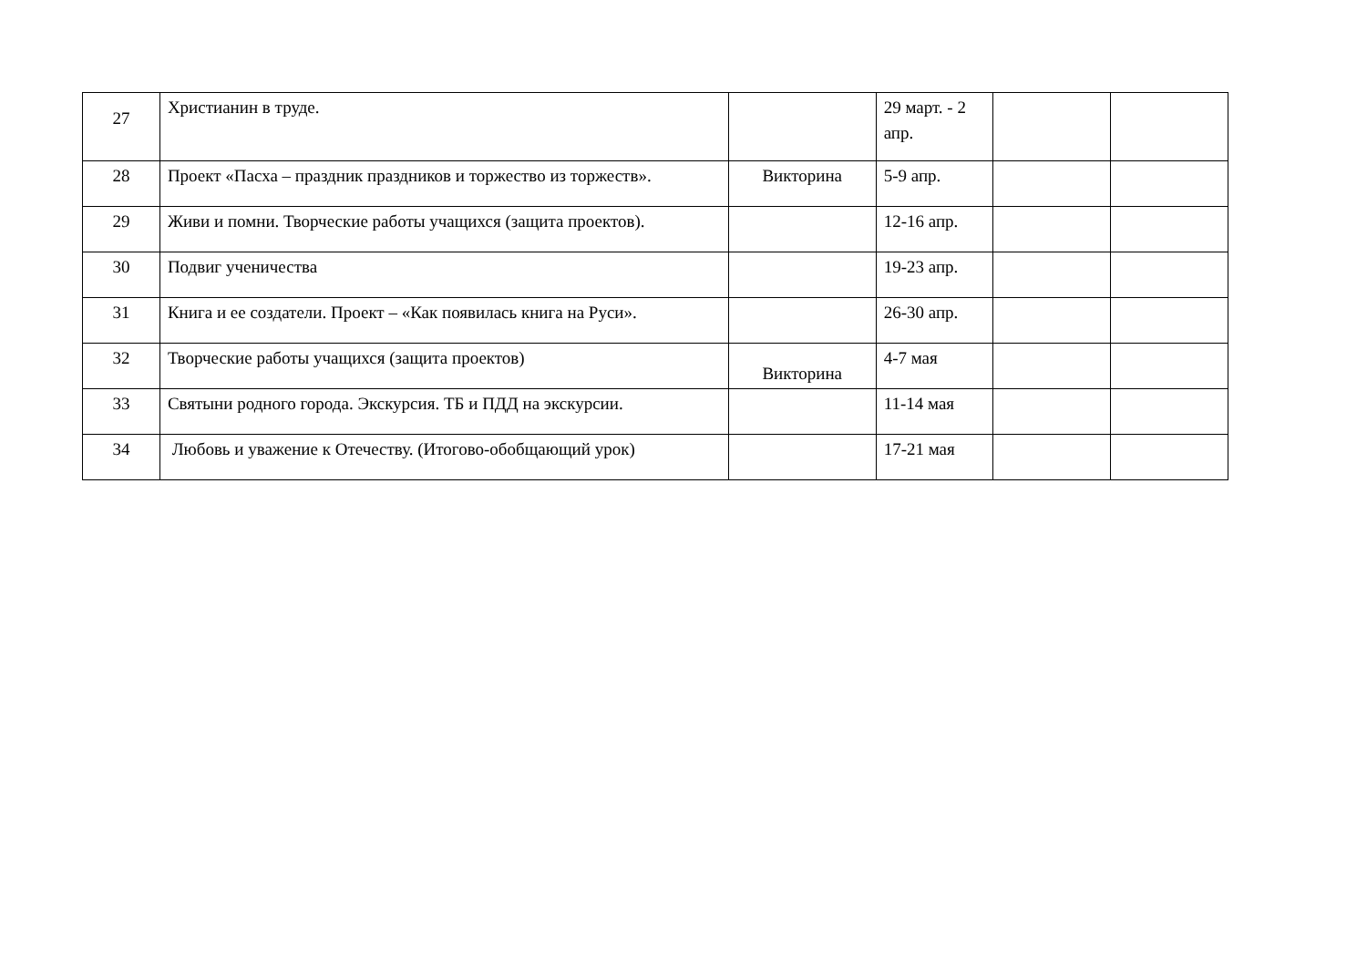| 27 | Христианин в труде. | | 29 март. - 2 апр. | | |
| 28 | Проект «Пасха – праздник праздников и торжество из торжеств». | Викторина | 5-9 апр. | | |
| 29 | Живи и помни. Творческие работы учащихся (защита проектов). | | 12-16 апр. | | |
| 30 | Подвиг ученичества | | 19-23 апр. | | |
| 31 | Книга и ее создатели. Проект – «Как появилась книга на Руси». | | 26-30 апр. | | |
| 32 | Творческие работы учащихся (защита проектов) | Викторина | 4-7 мая | | |
| 33 | Святыни родного города. Экскурсия. ТБ и ПДД на экскурсии. | | 11-14 мая | | |
| 34 | Любовь и уважение к Отечеству. (Итогово-обобщающий урок) | | 17-21 мая | | |